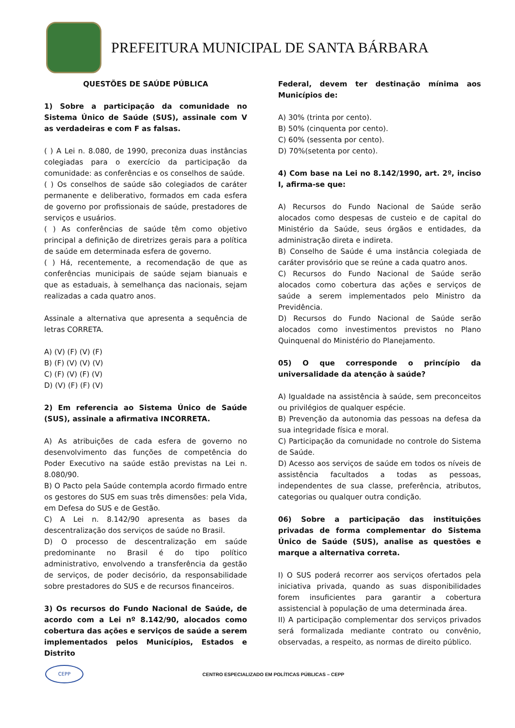PREFEITURA MUNICIPAL DE SANTA BÁRBARA
QUESTÕES DE SAÚDE PÚBLICA
1) Sobre a participação da comunidade no Sistema Único de Saúde (SUS), assinale com V as verdadeiras e com F as falsas.
( ) A Lei n. 8.080, de 1990, preconiza duas instâncias colegiadas para o exercício da participação da comunidade: as conferências e os conselhos de saúde.
( ) Os conselhos de saúde são colegiados de caráter permanente e deliberativo, formados em cada esfera de governo por profissionais de saúde, prestadores de serviços e usuários.
( ) As conferências de saúde têm como objetivo principal a definição de diretrizes gerais para a política de saúde em determinada esfera de governo.
( ) Há, recentemente, a recomendação de que as conferências municipais de saúde sejam bianuais e que as estaduais, à semelhança das nacionais, sejam realizadas a cada quatro anos.
Assinale a alternativa que apresenta a sequência de letras CORRETA.
A) (V) (F) (V) (F)
B) (F) (V) (V) (V)
C) (F) (V) (F) (V)
D) (V) (F) (F) (V)
2) Em referencia ao Sistema Único de Saúde (SUS), assinale a afirmativa INCORRETA.
A) As atribuições de cada esfera de governo no desenvolvimento das funções de competência do Poder Executivo na saúde estão previstas na Lei n. 8.080/90.
B) O Pacto pela Saúde contempla acordo firmado entre os gestores do SUS em suas três dimensões: pela Vida, em Defesa do SUS e de Gestão.
C) A Lei n. 8.142/90 apresenta as bases da descentralização dos serviços de saúde no Brasil.
D) O processo de descentralização em saúde predominante no Brasil é do tipo político administrativo, envolvendo a transferência da gestão de serviços, de poder decisório, da responsabilidade sobre prestadores do SUS e de recursos financeiros.
3) Os recursos do Fundo Nacional de Saúde, de acordo com a Lei nº 8.142/90, alocados como cobertura das ações e serviços de saúde a serem implementados pelos Municípios, Estados e Distrito
Federal, devem ter destinação mínima aos Municípios de:
A) 30% (trinta por cento).
B) 50% (cinquenta por cento).
C) 60% (sessenta por cento).
D) 70%(setenta por cento).
4) Com base na Lei no 8.142/1990, art. 2º, inciso I, afirma-se que:
A) Recursos do Fundo Nacional de Saúde serão alocados como despesas de custeio e de capital do Ministério da Saúde, seus órgãos e entidades, da administração direta e indireta.
B) Conselho de Saúde é uma instância colegiada de caráter provisório que se reúne a cada quatro anos.
C) Recursos do Fundo Nacional de Saúde serão alocados como cobertura das ações e serviços de saúde a serem implementados pelo Ministro da Previdência.
D) Recursos do Fundo Nacional de Saúde serão alocados como investimentos previstos no Plano Quinquenal do Ministério do Planejamento.
05) O que corresponde o princípio da universalidade da atenção à saúde?
A) Igualdade na assistência à saúde, sem preconceitos ou privilégios de qualquer espécie.
B) Prevenção da autonomia das pessoas na defesa da sua integridade física e moral.
C) Participação da comunidade no controle do Sistema de Saúde.
D) Acesso aos serviços de saúde em todos os níveis de assistência facultados a todas as pessoas, independentes de sua classe, preferência, atributos, categorias ou qualquer outra condição.
06) Sobre a participação das instituições privadas de forma complementar do Sistema Único de Saúde (SUS), analise as questões e marque a alternativa correta.
I) O SUS poderá recorrer aos serviços ofertados pela iniciativa privada, quando as suas disponibilidades forem insuficientes para garantir a cobertura assistencial à população de uma determinada área.
II) A participação complementar dos serviços privados será formalizada mediante contrato ou convênio, observadas, a respeito, as normas de direito público.
CEPP
CENTRO ESPECIALIZADO EM POLÍTICAS PÚBLICAS – CEPP